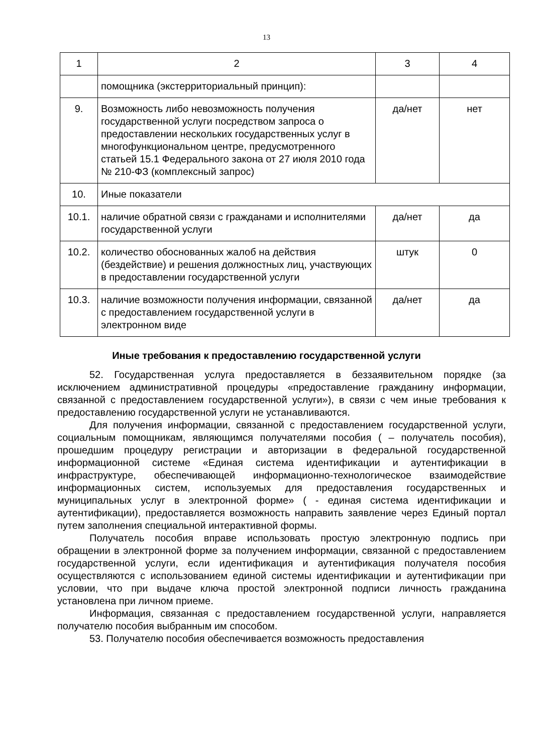13
| 1 | 2 | 3 | 4 |
| | помощника (экстерриториальный принцип): | | |
| 9. | Возможность либо невозможность получения государственной услуги посредством запроса о предоставлении нескольких государственных услуг в многофункциональном центре, предусмотренного статьей 15.1 Федерального закона от 27 июля 2010 года № 210-ФЗ (комплексный запрос) | да/нет | нет |
| 10. | Иные показатели | | |
| 10.1. | наличие обратной связи с гражданами и исполнителями государственной услуги | да/нет | да |
| 10.2. | количество обоснованных жалоб на действия (бездействие) и решения должностных лиц, участвующих в предоставлении государственной услуги | штук | 0 |
| 10.3. | наличие возможности получения информации, связанной с предоставлением государственной услуги в электронном виде | да/нет | да |
Иные требования к предоставлению государственной услуги
52. Государственная услуга предоставляется в беззаявительном порядке (за исключением административной процедуры «предоставление гражданину информации, связанной с предоставлением государственной услуги»), в связи с чем иные требования к предоставлению государственной услуги не устанавливаются.
Для получения информации, связанной с предоставлением государственной услуги, социальным помощникам, являющимся получателями пособия ( – получатель пособия), прошедшим процедуру регистрации и авторизации в федеральной государственной информационной системе «Единая система идентификации и аутентификации в инфраструктуре, обеспечивающей информационно-технологическое взаимодействие информационных систем, используемых для предоставления государственных и муниципальных услуг в электронной форме» ( - единая система идентификации и аутентификации), предоставляется возможность направить заявление через Единый портал путем заполнения специальной интерактивной формы.
Получатель пособия вправе использовать простую электронную подпись при обращении в электронной форме за получением информации, связанной с предоставлением государственной услуги, если идентификация и аутентификация получателя пособия осуществляются с использованием единой системы идентификации и аутентификации при условии, что при выдаче ключа простой электронной подписи личность гражданина установлена при личном приеме.
Информация, связанная с предоставлением государственной услуги, направляется получателю пособия выбранным им способом.
53. Получателю пособия обеспечивается возможность предоставления